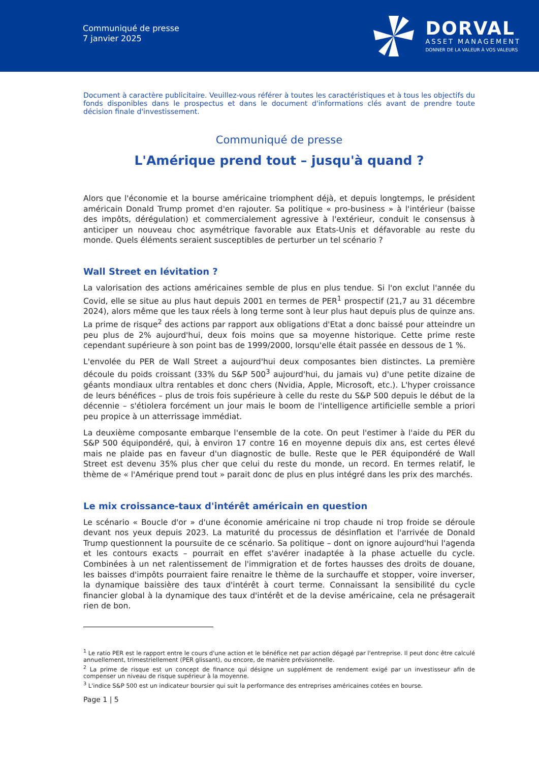Communiqué de presse
7 janvier 2025
DORVAL
ASSET MANAGEMENT
DONNER DE LA VALEUR À VOS VALEURS
Document à caractère publicitaire. Veuillez-vous référer à toutes les caractéristiques et à tous les objectifs du fonds disponibles dans le prospectus et dans le document d'informations clés avant de prendre toute décision finale d'investissement.
Communiqué de presse
L'Amérique prend tout – jusqu'à quand ?
Alors que l'économie et la bourse américaine triomphent déjà, et depuis longtemps, le président américain Donald Trump promet d'en rajouter. Sa politique « pro-business » à l'intérieur (baisse des impôts, dérégulation) et commercialement agressive à l'extérieur, conduit le consensus à anticiper un nouveau choc asymétrique favorable aux Etats-Unis et défavorable au reste du monde. Quels éléments seraient susceptibles de perturber un tel scénario ?
Wall Street en lévitation ?
La valorisation des actions américaines semble de plus en plus tendue. Si l'on exclut l'année du Covid, elle se situe au plus haut depuis 2001 en termes de PER<sup>1</sup> prospectif (21,7 au 31 décembre 2024), alors même que les taux réels à long terme sont à leur plus haut depuis plus de quinze ans. La prime de risque<sup>2</sup> des actions par rapport aux obligations d'Etat a donc baissé pour atteindre un peu plus de 2% aujourd'hui, deux fois moins que sa moyenne historique. Cette prime reste cependant supérieure à son point bas de 1999/2000, lorsqu'elle était passée en dessous de 1 %.
L'envolée du PER de Wall Street a aujourd'hui deux composantes bien distinctes. La première découle du poids croissant (33% du S&P 500<sup>3</sup> aujourd'hui, du jamais vu) d'une petite dizaine de géants mondiaux ultra rentables et donc chers (Nvidia, Apple, Microsoft, etc.). L'hyper croissance de leurs bénéfices – plus de trois fois supérieure à celle du reste du S&P 500 depuis le début de la décennie – s'étiolera forcément un jour mais le boom de l'intelligence artificielle semble a priori peu propice à un atterrissage immédiat.
La deuxième composante embarque l'ensemble de la cote. On peut l'estimer à l'aide du PER du S&P 500 équipondéré, qui, à environ 17 contre 16 en moyenne depuis dix ans, est certes élevé mais ne plaide pas en faveur d'un diagnostic de bulle. Reste que le PER équipondéré de Wall Street est devenu 35% plus cher que celui du reste du monde, un record. En termes relatif, le thème de « l'Amérique prend tout » parait donc de plus en plus intégré dans les prix des marchés.
Le mix croissance-taux d'intérêt américain en question
Le scénario « Boucle d'or » d'une économie américaine ni trop chaude ni trop froide se déroule devant nos yeux depuis 2023. La maturité du processus de désinflation et l'arrivée de Donald Trump questionnent la poursuite de ce scénario. Sa politique – dont on ignore aujourd'hui l'agenda et les contours exacts – pourrait en effet s'avérer inadaptée à la phase actuelle du cycle. Combinées à un net ralentissement de l'immigration et de fortes hausses des droits de douane, les baisses d'impôts pourraient faire renaitre le thème de la surchauffe et stopper, voire inverser, la dynamique baissière des taux d'intérêt à court terme. Connaissant la sensibilité du cycle financier global à la dynamique des taux d'intérêt et de la devise américaine, cela ne présagerait rien de bon.
<sup>1</sup> Le ratio PER est le rapport entre le cours d'une action et le bénéfice net par action dégagé par l'entreprise. Il peut donc être calculé annuellement, trimestriellement (PER glissant), ou encore, de manière prévisionnelle.
<sup>2</sup> La prime de risque est un concept de finance qui désigne un supplément de rendement exigé par un investisseur afin de compenser un niveau de risque supérieur à la moyenne.
<sup>3</sup> L'indice S&P 500 est un indicateur boursier qui suit la performance des entreprises américaines cotées en bourse.
Page 1 | 5